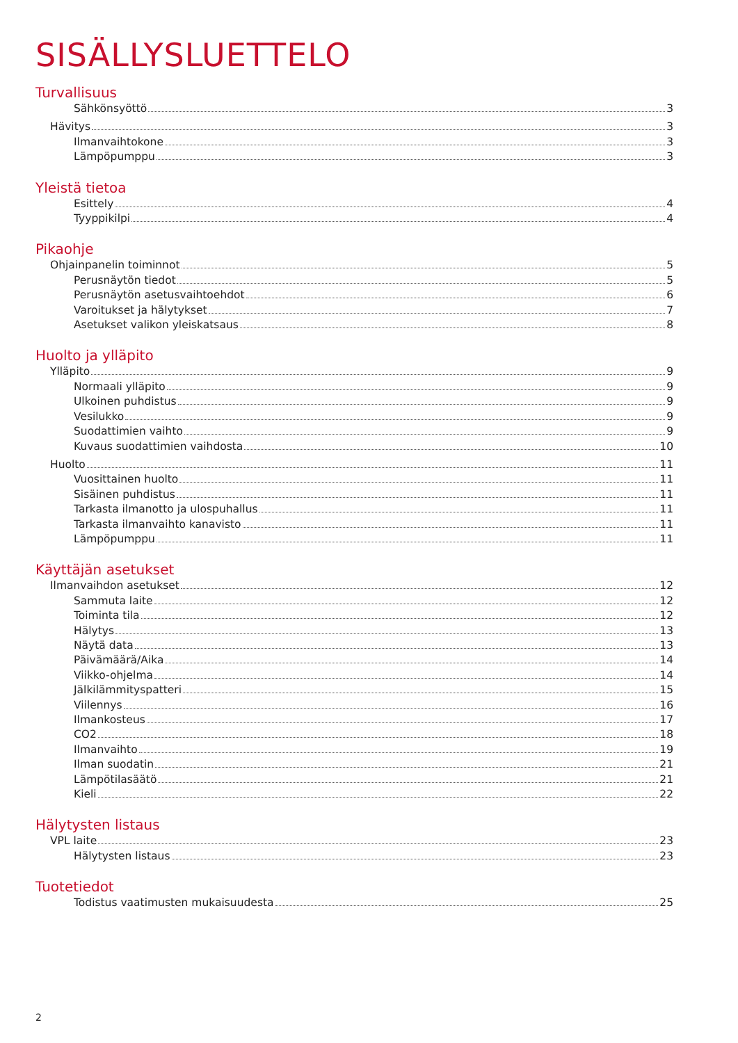SISÄLLYSLUETTELO
Turvallisuus
Sähkönsyöttö 3
Hävitys 3
Ilmanvaihtokone 3
Lämpöpumppu 3
Yleistä tietoa
Esittely 4
Tyyppikilpi 4
Pikaohje
Ohjainpanelin toiminnot 5
Perusnäytön tiedot 5
Perusnäytön asetusvaihtoehdot 6
Varoitukset ja hälytykset 7
Asetukset valikon yleiskatsaus 8
Huolto ja ylläpito
Ylläpito 9
Normaali ylläpito 9
Ulkoinen puhdistus 9
Vesilukko 9
Suodattimien vaihto 9
Kuvaus suodattimien vaihdosta 10
Huolto 11
Vuosittainen huolto 11
Sisäinen puhdistus 11
Tarkasta ilmanotto ja ulospuhallus 11
Tarkasta ilmanvaihto kanavisto 11
Lämpöpumppu 11
Käyttäjän asetukset
Ilmanvaihdon asetukset 12
Sammuta laite 12
Toiminta tila 12
Hälytys 13
Näytä data 13
Päivämäärä/Aika 14
Viikko-ohjelma 14
Jälkilämmityspatteri 15
Viilennys 16
Ilmankosteus 17
CO2 18
Ilmanvaihto 19
Ilman suodatin 21
Lämpötilasäätö 21
Kieli 22
Hälytysten listaus
VPL laite 23
Hälytysten listaus 23
Tuotetiedot
Todistus vaatimusten mukaisuudesta 25
2